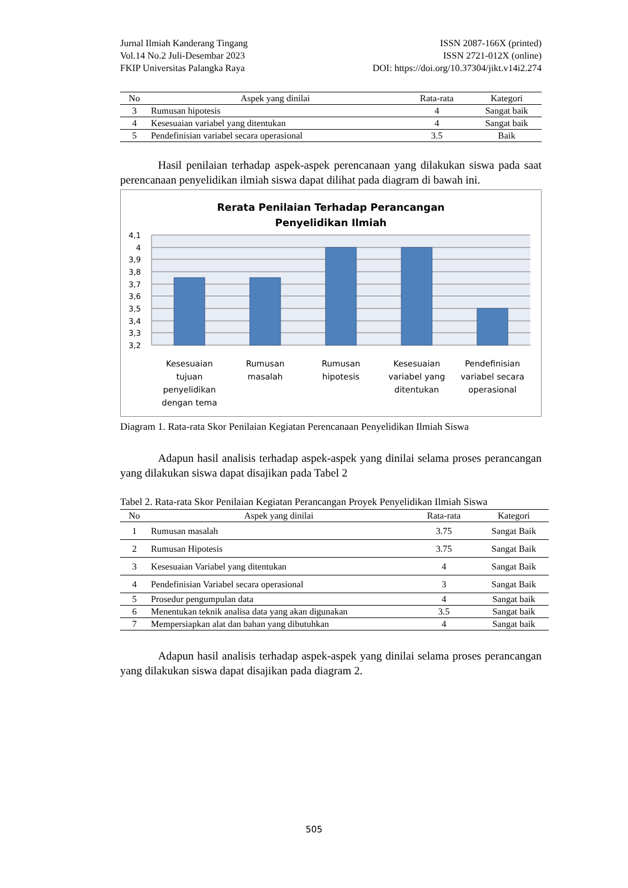Jurnal Ilmiah Kanderang Tingang
Vol.14 No.2 Juli-Desembar 2023
FKIP Universitas Palangka Raya
ISSN 2087-166X (printed)
ISSN 2721-012X (online)
DOI: https://doi.org/10.37304/jikt.v14i2.274
| No | Aspek yang dinilai | Rata-rata | Kategori |
| --- | --- | --- | --- |
| 3 | Rumusan hipotesis | 4 | Sangat baik |
| 4 | Kesesuaian variabel yang ditentukan | 4 | Sangat baik |
| 5 | Pendefinisian variabel secara operasional | 3.5 | Baik |
Hasil penilaian terhadap aspek-aspek perencanaan yang dilakukan siswa pada saat perencanaan penyelidikan ilmiah siswa dapat dilihat pada diagram di bawah ini.
Rerata Penilaian Terhadap Perancangan
Penyelidikan Ilmiah
4,1
4
3,9
3,8
3,7
3,6
3,5
3,4
3,3
3,2
Kesesuaian
tujuan
penyelidikan
dengan tema
Rumusan
masalah
Rumusan
hipotesis
Kesesuaian
variabel yang
ditentukan
Pendefinisian
variabel secara
operasional
Diagram 1. Rata-rata Skor Penilaian Kegiatan Perencanaan Penyelidikan Ilmiah Siswa
Adapun hasil analisis terhadap aspek-aspek yang dinilai selama proses perancangan yang dilakukan siswa dapat disajikan pada Tabel 2
Tabel 2. Rata-rata Skor Penilaian Kegiatan Perancangan Proyek Penyelidikan Ilmiah Siswa
| No | Aspek yang dinilai | Rata-rata | Kategori |
| --- | --- | --- | --- |
| 1 | Rumusan masalah | 3.75 | Sangat Baik |
| 2 | Rumusan Hipotesis | 3.75 | Sangat Baik |
| 3 | Kesesuaian Variabel yang ditentukan | 4 | Sangat Baik |
| 4 | Pendefinisian Variabel secara operasional | 3 | Sangat Baik |
| 5 | Prosedur pengumpulan data | 4 | Sangat baik |
| 6 | Menentukan teknik analisa data yang akan digunakan | 3.5 | Sangat baik |
| 7 | Mempersiapkan alat dan bahan yang dibutuhkan | 4 | Sangat baik |
Adapun hasil analisis terhadap aspek-aspek yang dinilai selama proses perancangan yang dilakukan siswa dapat disajikan pada diagram 2.
505